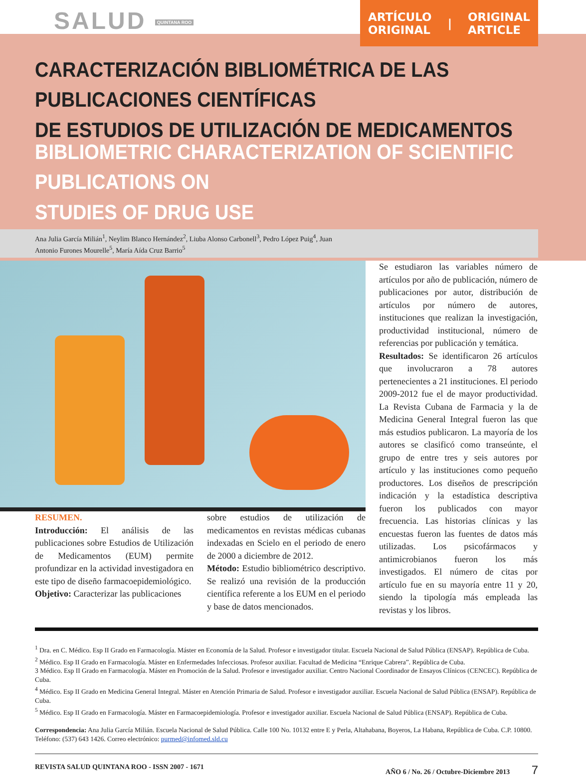SALUD QUINTANA ROO
ARTÍCULO
ORIGINAL | ORIGINAL
ARTICLE
CARACTERIZACIÓN BIBLIOMÉTRICA DE LAS PUBLICACIONES CIENTÍFICAS
DE ESTUDIOS DE UTILIZACIÓN DE MEDICAMENTOS
BIBLIOMETRIC CHARACTERIZATION OF SCIENTIFIC PUBLICATIONS ON
STUDIES OF DRUG USE
Ana Julia García Milián<sup>1</sup>, Neylim Blanco Hernández<sup>2</sup>, Liuba Alonso Carbonell<sup>3</sup>, Pedro López Puig<sup>4</sup>, Juan
Antonio Furones Mourelle<sup>5</sup>, María Aída Cruz Barrio<sup>5</sup>
RESUMEN.
Introducción: El análisis de las publicaciones sobre Estudios de Utilización de Medicamentos (EUM) permite profundizar en la actividad investigadora en este tipo de diseño farmacoepidemiológico.
Objetivo: Caracterizar las publicaciones
sobre estudios de utilización de medicamentos en revistas médicas cubanas indexadas en Scielo en el periodo de enero de 2000 a diciembre de 2012.
Método: Estudio bibliométrico descriptivo. Se realizó una revisión de la producción científica referente a los EUM en el periodo y base de datos mencionados.
Se estudiaron las variables número de artículos por año de publicación, número de publicaciones por autor, distribución de artículos por número de autores, instituciones que realizan la investigación, productividad institucional, número de referencias por publicación y temática.
Resultados: Se identificaron 26 artículos que involucraron a 78 autores pertenecientes a 21 instituciones. El periodo 2009-2012 fue el de mayor productividad. La Revista Cubana de Farmacia y la de Medicina General Integral fueron las que más estudios publicaron. La mayoría de los autores se clasificó como transeúnte, el grupo de entre tres y seis autores por artículo y las instituciones como pequeño productores. Los diseños de prescripción indicación y la estadística descriptiva fueron los publicados con mayor frecuencia. Las historias clínicas y las encuestas fueron las fuentes de datos más utilizadas. Los psicofármacos y antimicrobianos fueron los más investigados. El número de citas por artículo fue en su mayoría entre 11 y 20, siendo la tipología más empleada las revistas y los libros.
<sup>1</sup> Dra. en C. Médico. Esp II Grado en Farmacología. Máster en Economía de la Salud. Profesor e investigador titular. Escuela Nacional de Salud Pública (ENSAP). República de Cuba.
<sup>2</sup> Médico. Esp II Grado en Farmacología. Máster en Enfermedades Infecciosas. Profesor auxiliar. Facultad de Medicina “Enrique Cabrera”. República de Cuba.
3 Médico. Esp II Grado en Farmacología. Máster en Promoción de la Salud. Profesor e investigador auxiliar. Centro Nacional Coordinador de Ensayos Clínicos (CENCEC). República de Cuba.
<sup>4</sup> Médico. Esp II Grado en Medicina General Integral. Máster en Atención Primaria de Salud. Profesor e investigador auxiliar. Escuela Nacional de Salud Pública (ENSAP). República de Cuba.
<sup>5</sup> Médico. Esp II Grado en Farmacología. Máster en Farmacoepidemiología. Profesor e investigador auxiliar. Escuela Nacional de Salud Pública (ENSAP). República de Cuba.
Correspondencia: Ana Julia García Milián. Escuela Nacional de Salud Pública. Calle 100 No. 10132 entre E y Perla, Altahabana, Boyeros, La Habana, República de Cuba. C.P. 10800. Teléfono: (537) 643 1426. Correo electrónico: purmed@infomed.sld.cu
REVISTA SALUD QUINTANA ROO - ISSN 2007 - 1671 AÑO 6 / No. 26 / Octubre-Diciembre 2013 7